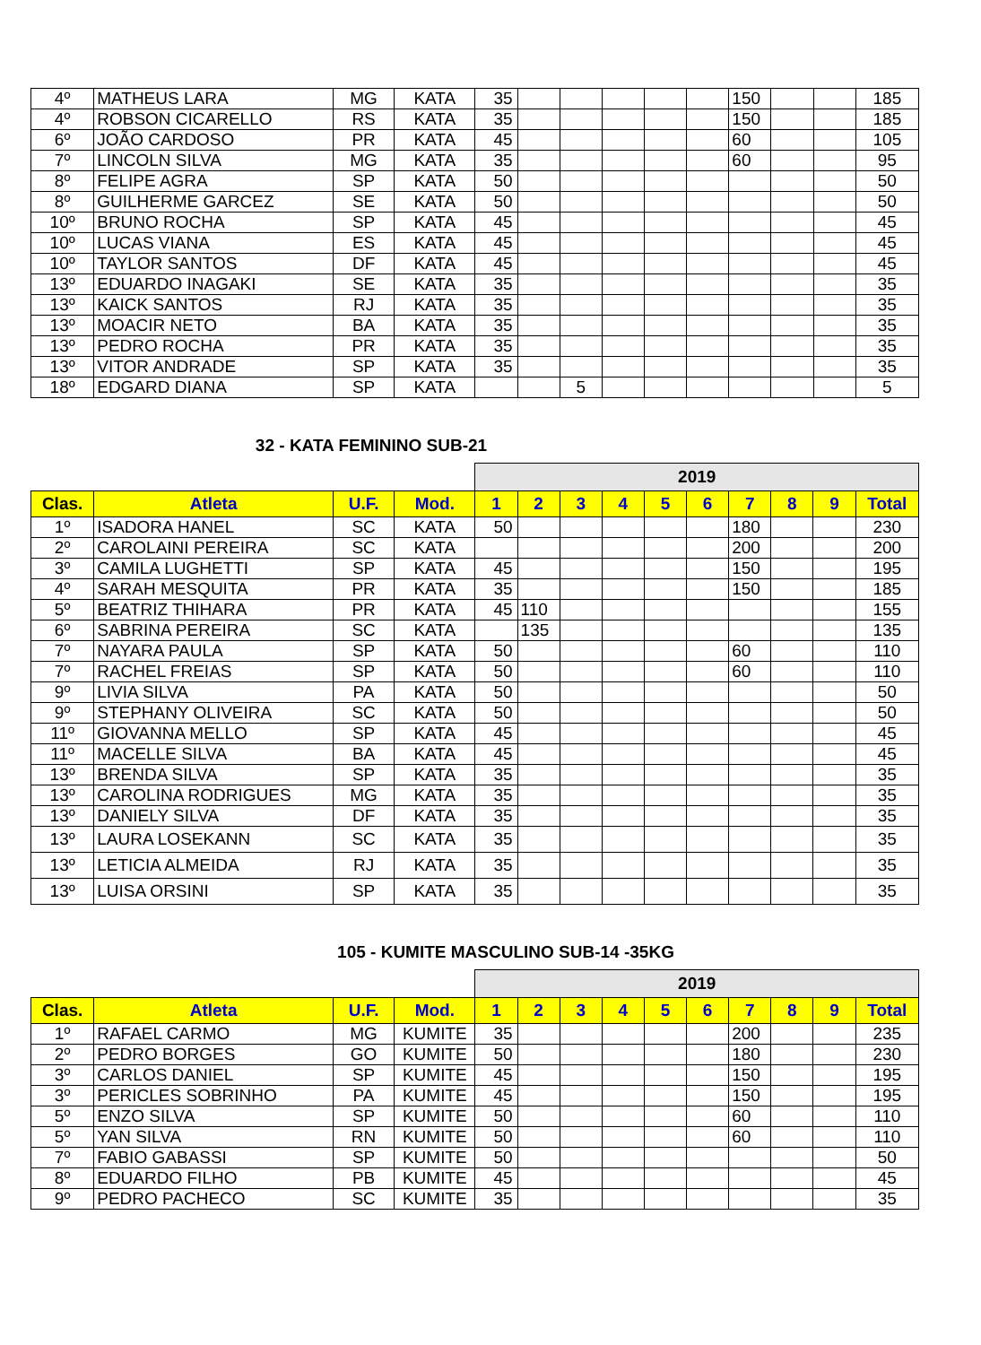| 4º | MATHEUS LARA | MG | KATA | 35 | | | | | | 150 | | | 185 |
| 4º | ROBSON CICARELLO | RS | KATA | 35 | | | | | | 150 | | | 185 |
| 6º | JOÃO CARDOSO | PR | KATA | 45 | | | | | | 60 | | | 105 |
| 7º | LINCOLN SILVA | MG | KATA | 35 | | | | | | 60 | | | 95 |
| 8º | FELIPE AGRA | SP | KATA | 50 | | | | | | | | | 50 |
| 8º | GUILHERME GARCEZ | SE | KATA | 50 | | | | | | | | | 50 |
| 10º | BRUNO ROCHA | SP | KATA | 45 | | | | | | | | | 45 |
| 10º | LUCAS VIANA | ES | KATA | 45 | | | | | | | | | 45 |
| 10º | TAYLOR SANTOS | DF | KATA | 45 | | | | | | | | | 45 |
| 13º | EDUARDO INAGAKI | SE | KATA | 35 | | | | | | | | | 35 |
| 13º | KAICK SANTOS | RJ | KATA | 35 | | | | | | | | | 35 |
| 13º | MOACIR NETO | BA | KATA | 35 | | | | | | | | | 35 |
| 13º | PEDRO ROCHA | PR | KATA | 35 | | | | | | | | | 35 |
| 13º | VITOR ANDRADE | SP | KATA | 35 | | | | | | | | | 35 |
| 18º | EDGARD DIANA | SP | KATA | | | 5 | | | | | | | 5 |
32 - KATA FEMININO SUB-21
| | | | | 2019 | | | | | | | | | |
| Clas. | Atleta | U.F. | Mod. | 1 | 2 | 3 | 4 | 5 | 6 | 7 | 8 | 9 | Total |
| 1º | ISADORA HANEL | SC | KATA | 50 | | | | | | 180 | | | 230 |
| 2º | CAROLAINI PEREIRA | SC | KATA | | | | | | | 200 | | | 200 |
| 3º | CAMILA LUGHETTI | SP | KATA | 45 | | | | | | 150 | | | 195 |
| 4º | SARAH MESQUITA | PR | KATA | 35 | | | | | | 150 | | | 185 |
| 5º | BEATRIZ THIHARA | PR | KATA | 45 | 110 | | | | | | | | 155 |
| 6º | SABRINA PEREIRA | SC | KATA | | 135 | | | | | | | | 135 |
| 7º | NAYARA PAULA | SP | KATA | 50 | | | | | | 60 | | | 110 |
| 7º | RACHEL FREIAS | SP | KATA | 50 | | | | | | 60 | | | 110 |
| 9º | LIVIA SILVA | PA | KATA | 50 | | | | | | | | | 50 |
| 9º | STEPHANY OLIVEIRA | SC | KATA | 50 | | | | | | | | | 50 |
| 11º | GIOVANNA MELLO | SP | KATA | 45 | | | | | | | | | 45 |
| 11º | MACELLE SILVA | BA | KATA | 45 | | | | | | | | | 45 |
| 13º | BRENDA SILVA | SP | KATA | 35 | | | | | | | | | 35 |
| 13º | CAROLINA RODRIGUES | MG | KATA | 35 | | | | | | | | | 35 |
| 13º | DANIELY SILVA | DF | KATA | 35 | | | | | | | | | 35 |
| 13º | LAURA LOSEKANN | SC | KATA | 35 | | | | | | | | | 35 |
| 13º | LETICIA ALMEIDA | RJ | KATA | 35 | | | | | | | | | 35 |
| 13º | LUISA ORSINI | SP | KATA | 35 | | | | | | | | | 35 |
105 - KUMITE MASCULINO SUB-14 -35KG
| | | | | 2019 | | | | | | | | | |
| Clas. | Atleta | U.F. | Mod. | 1 | 2 | 3 | 4 | 5 | 6 | 7 | 8 | 9 | Total |
| 1º | RAFAEL CARMO | MG | KUMITE | 35 | | | | | | 200 | | | 235 |
| 2º | PEDRO BORGES | GO | KUMITE | 50 | | | | | | 180 | | | 230 |
| 3º | CARLOS DANIEL | SP | KUMITE | 45 | | | | | | 150 | | | 195 |
| 3º | PERICLES SOBRINHO | PA | KUMITE | 45 | | | | | | 150 | | | 195 |
| 5º | ENZO SILVA | SP | KUMITE | 50 | | | | | | 60 | | | 110 |
| 5º | YAN SILVA | RN | KUMITE | 50 | | | | | | 60 | | | 110 |
| 7º | FABIO GABASSI | SP | KUMITE | 50 | | | | | | | | | 50 |
| 8º | EDUARDO FILHO | PB | KUMITE | 45 | | | | | | | | | 45 |
| 9º | PEDRO PACHECO | SC | KUMITE | 35 | | | | | | | | | 35 |